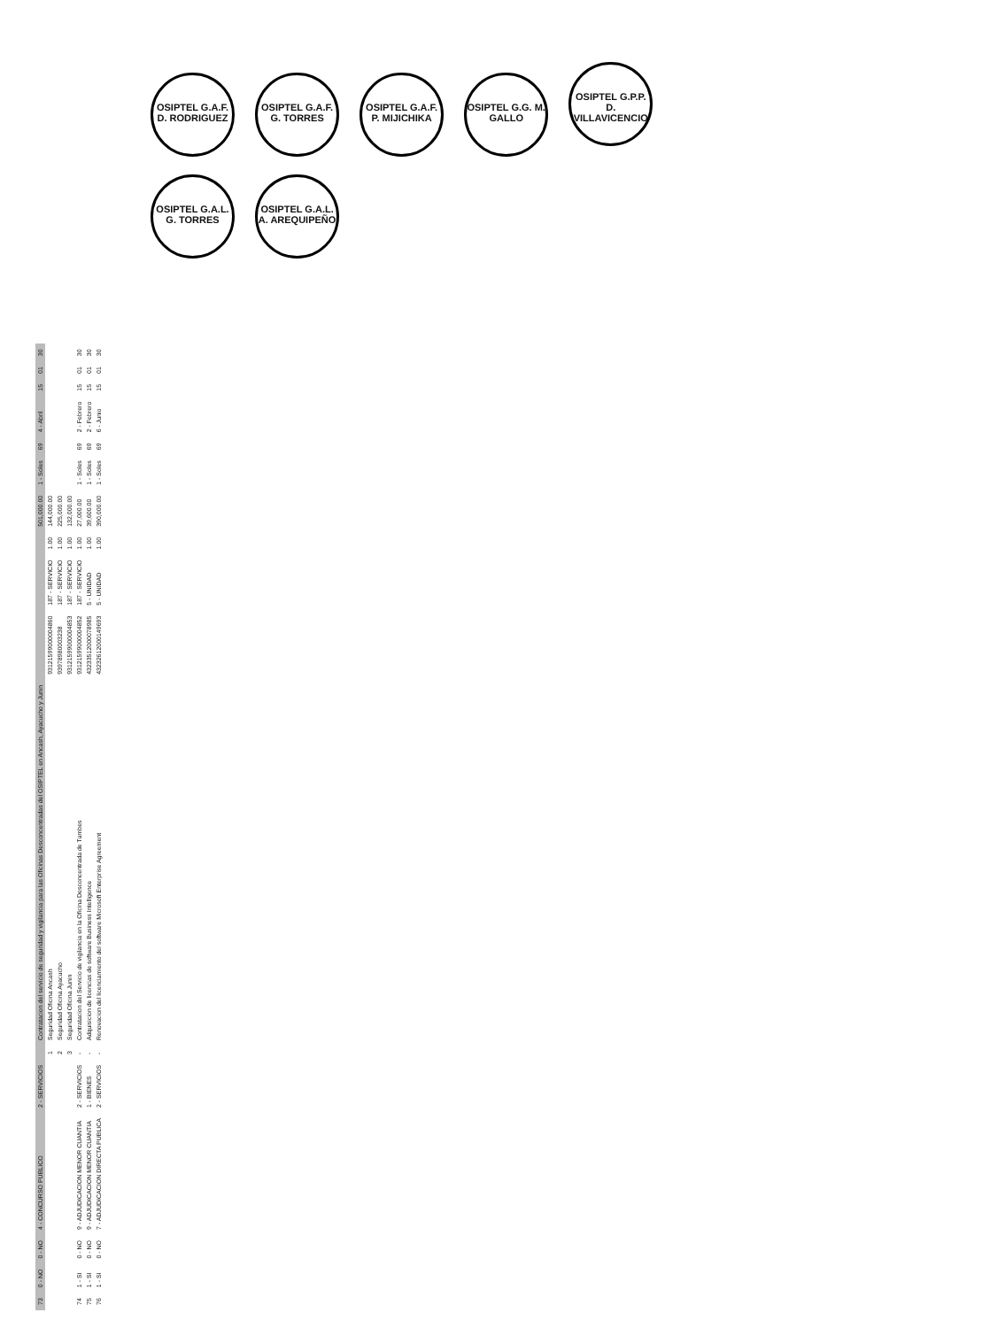| 73 | 0 - NO | 0 - NO | 4 - CONCURSO PUBLICO | 2 - SERVICIOS | | Contratacion del servicio de seguridad y vigilancia para las Oficinas Desconcentradas del OSIPTEL en Ancash, Ayacucho y Junin | | | | 501,000.00 | 1 - Soles | 69 | 4 - Abril | 15 | 01 | 30 |
| | | | | | 1 | Seguridad Oficina Ancash | 93121599000004860 | 187 - SERVICIO | 1.00 | 144,000.00 | | | | | | |
| | | | | | 2 | Seguridad Oficina Ayacucho | 93978980003238 | 187 - SERVICIO | 1.00 | 225,000.00 | | | | | | |
| | | | | | 3 | Seguridad Oficina Junin | 93121599000004853 | 187 - SERVICIO | 1.00 | 132,000.00 | | | | | | |
| 74 | 1 - SI | 0 - NO | 9 - ADJUDICACION MENOR CUANTIA | 2 - SERVICIOS | - | Contratacion del Servicio de vigilancia en la Oficina Desconcentrada de Tumbes | 93121599000004852 | 187 - SERVICIO | 1.00 | 27,000.00 | 1 - Soles | 69 | 2 - Febrero | 15 | 01 | 30 |
| 75 | 1 - SI | 0 - NO | 9 - ADJUDICACION MENOR CUANTIA | 1 - BIENES | - | Adquisicion de licencias de software Business Intelligence | 43233512000078985 | 5 - UNIDAD | 1.00 | 39,600.00 | 1 - Soles | 69 | 2 - Febrero | 15 | 01 | 30 |
| 76 | 1 - SI | 0 - NO | 7 - ADJUDICACION DIRECTA PUBLICA | 2 - SERVICIOS | - | Renovacion del licenciamiento del software Microsoft Enterprise Agreement | 43232612000149693 | 5 - UNIDAD | 1.00 | 390,000.00 | 1 - Soles | 69 | 6 - Junio | 15 | 01 | 30 |
OSIPTEL G.A.F. D. RODRIGUEZ OSIPTEL G.A.F. G. TORRES OSIPTEL G.A.F. P. MIJICHIKA OSIPTEL G.G. M. GALLO OSIPTEL G.P.P. D. VILLAVICENCIO OSIPTEL G.A.L. G. TORRES OSIPTEL G.A.L. A. AREQUIPEÑO